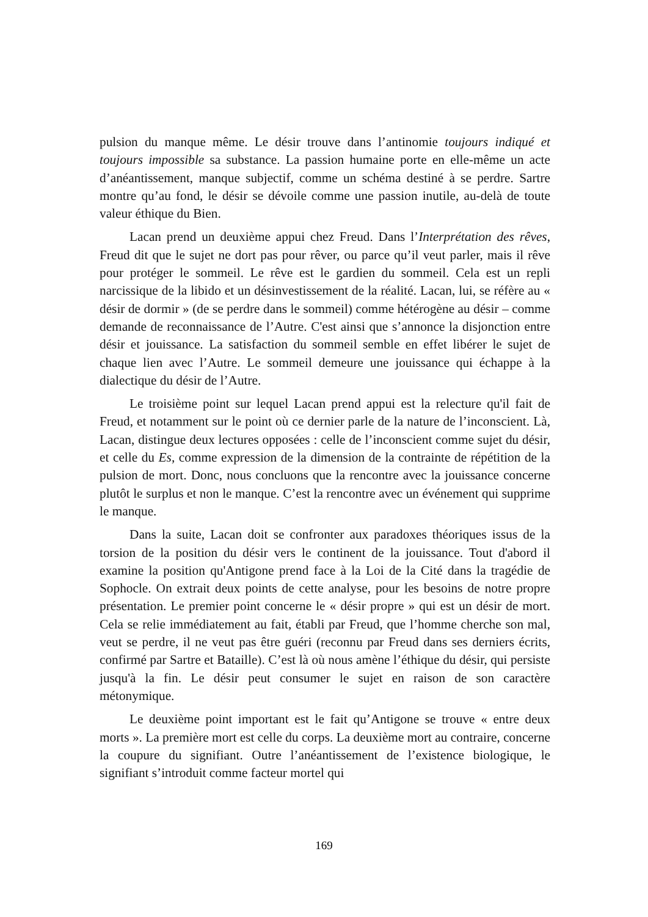pulsion du manque même. Le désir trouve dans l’antinomie toujours indiqué et toujours impossible sa substance. La passion humaine porte en elle-même un acte d’anéantissement, manque subjectif, comme un schéma destiné à se perdre. Sartre montre qu’au fond, le désir se dévoile comme une passion inutile, au-delà de toute valeur éthique du Bien.
Lacan prend un deuxième appui chez Freud. Dans l’Interprétation des rêves, Freud dit que le sujet ne dort pas pour rêver, ou parce qu’il veut parler, mais il rêve pour protéger le sommeil. Le rêve est le gardien du sommeil. Cela est un repli narcissique de la libido et un désinvestissement de la réalité. Lacan, lui, se réfère au « désir de dormir » (de se perdre dans le sommeil) comme hétérogène au désir – comme demande de reconnaissance de l’Autre. C'est ainsi que s’annonce la disjonction entre désir et jouissance. La satisfaction du sommeil semble en effet libérer le sujet de chaque lien avec l’Autre. Le sommeil demeure une jouissance qui échappe à la dialectique du désir de l’Autre.
Le troisième point sur lequel Lacan prend appui est la relecture qu'il fait de Freud, et notamment sur le point où ce dernier parle de la nature de l’inconscient. Là, Lacan, distingue deux lectures opposées : celle de l’inconscient comme sujet du désir, et celle du Es, comme expression de la dimension de la contrainte de répétition de la pulsion de mort. Donc, nous concluons que la rencontre avec la jouissance concerne plutôt le surplus et non le manque. C’est la rencontre avec un événement qui supprime le manque.
Dans la suite, Lacan doit se confronter aux paradoxes théoriques issus de la torsion de la position du désir vers le continent de la jouissance. Tout d'abord il examine la position qu'Antigone prend face à la Loi de la Cité dans la tragédie de Sophocle. On extrait deux points de cette analyse, pour les besoins de notre propre présentation. Le premier point concerne le « désir propre » qui est un désir de mort. Cela se relie immédiatement au fait, établi par Freud, que l’homme cherche son mal, veut se perdre, il ne veut pas être guéri (reconnu par Freud dans ses derniers écrits, confirmé par Sartre et Bataille). C’est là où nous amène l’éthique du désir, qui persiste jusqu'à la fin. Le désir peut consumer le sujet en raison de son caractère métonymique.
Le deuxième point important est le fait qu’Antigone se trouve « entre deux morts ». La première mort est celle du corps. La deuxième mort au contraire, concerne la coupure du signifiant. Outre l’anéantissement de l’existence biologique, le signifiant s’introduit comme facteur mortel qui
169